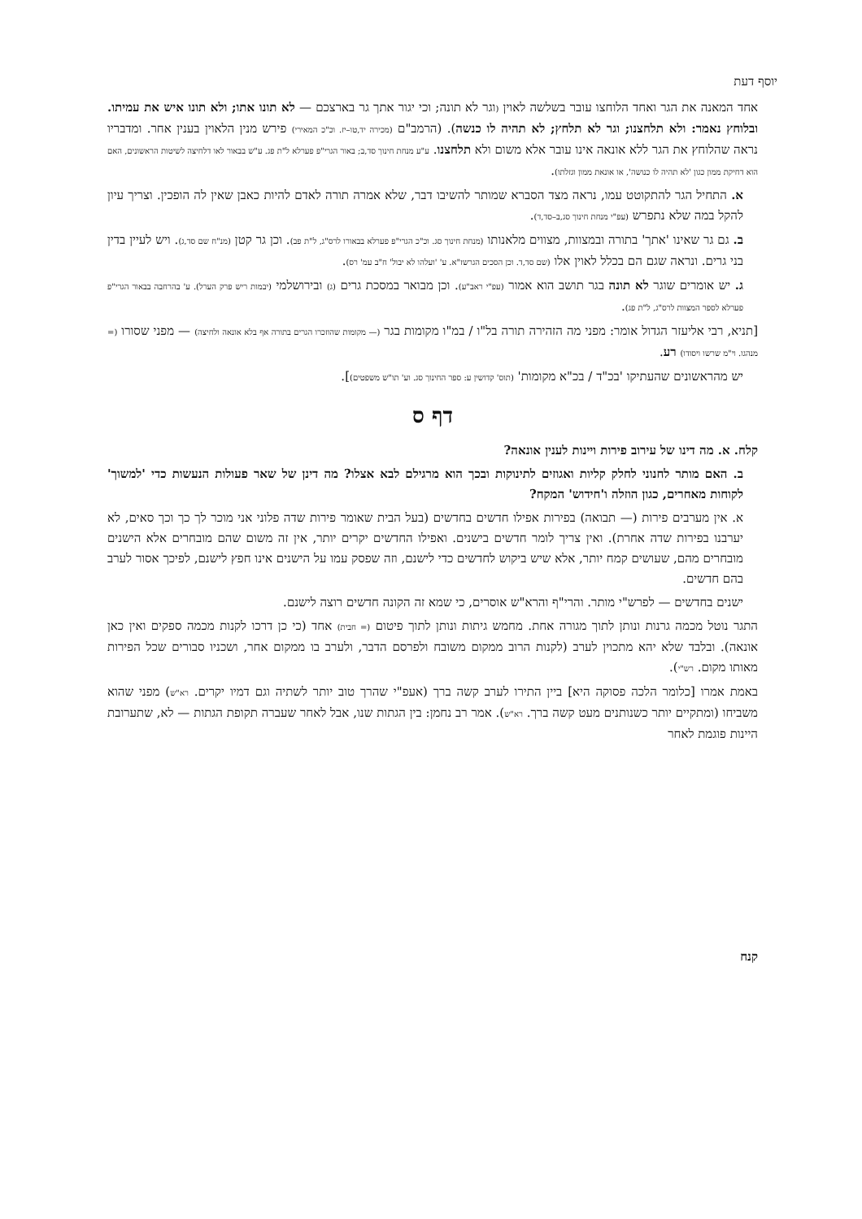יוסף דעת
אחד המאנה את הגר ואחד הלוחצו עובר בשלשה לאוין (וגר לא תונה; וכי יגור אתך גר בארצכם — לא תונו אתו; ולא תונו איש את עמיתו. ובלוחץ נאמר: ולא תלחצנו; וגר לא תלחץ; לא תהיה לו כנשה). (הרמב"ם (מכירה יד,טו–יז. וכ"כ המאירי) פירש מנין הלאוין בענין אחר. ומדבריו נראה שהלוחץ את הגר ללא אונאה אינו עובר אלא משום ולא תלחצנו. ע"ע מנחת חינוך סד,ב; באור הגרי"פ פערלא ל"ת פג. ע"ש בבאור לאו דלחיצה לשיטות הראשונים, האם הוא דחיקת ממון כגון 'לא תהיה לו כנושה', או אונאת ממון וגזלתו).
א. התחיל הגר להתקוטט עמו, נראה מצד הסברא שמותר להשיבו דבר, שלא אמרה תורה לאדם להיות כאבן שאין לה הופכין. וצריך עיון להקל במה שלא נתפרש (עפ"י מנחת חינוך סג,ב–סד,ד).
ב. גם גר שאינו 'אתך' בתורה ובמצוות, מצווים מלאנותו (מנחת חינוך סג. וכ"כ הגרי"פ פערלא בבאורו לרס"ג, ל"ת פב). וכן גר קטן (מנ"ח שם סד,ג). ויש לעיין בדין בני גרים. ונראה שגם הם בכלל לאוין אלו (שם סד,ד. וכן הסכים הגרשז"א. ע' 'ועלהו לא יבול' ח"ב עמ' רס).
ג. יש אומרים שוגר לא תונה בגר תושב הוא אמור (עפ"י ראב"ע). וכן מבואר במסכת גרים (ג) ובירושלמי (יבמות ריש פרק הערל). ע' בהרחבה בבאור הגרי"פ פערלא לספר המצוות לרס"ג, ל"ת פג).
[תניא, רבי אליעזר הגדול אומר: מפני מה הזהירה תורה בל"ו / במ"ו מקומות בגר (— מקומות שהוזכרו הגרים בתורה אף בלא אונאה ולחיצה) — מפני שסורו (= מנהגו. וי"מ שרשו ויסודו) רע.
יש מהראשונים שהעתיקו 'בכ"ד / בכ"א מקומות' (תוס' קדושין ע: ספר החינוך סג. וע' תו"ש משפטים)].
דף ס
קלח. א. מה דינו של עירוב פירות ויינות לענין אונאה?
ב. האם מותר לחנוני לחלק קליות ואגוזים לתינוקות ובכך הוא מרגילם לבא אצלו? מה דינן של שאר פעולות הנעשות כדי 'למשוך' לקוחות מאחרים, כגון הוזלה ו'חידוש' המקח?
א. אין מערבים פירות (— תבואה) בפירות אפילו חדשים בחדשים (בעל הבית שאומר פירות שדה פלוני אני מוכר לך כך וכך סאים, לא יערבנו בפירות שדה אחרת). ואין צריך לומר חדשים בישנים. ואפילו החדשים יקרים יותר, אין זה משום שהם מובחרים אלא הישנים מובחרים מהם, שעושים קמח יותר, אלא שיש ביקוש לחדשים כדי לישנם, וזה שפסק עמו על הישנים אינו חפץ לישנם, לפיכך אסור לערב בהם חדשים.
ישנים בחדשים — לפרש"י מותר. והרי"ף והרא"ש אוסרים, כי שמא זה הקונה חדשים רוצה לישנם.
התגר נוטל מכמה גרנות ונותן לתוך מגורה אחת. מחמש גיתות ונותן לתוך פיטום (= חבית) אחד (כי כן דרכו לקנות מכמה ספקים ואין כאן אונאה). ובלבד שלא יהא מתכוין לערב (לקנות הרוב ממקום משובח ולפרסם הדבר, ולערב בו ממקום אחר, ושכניו סבורים שכל הפירות מאותו מקום. רש"י).
באמת אמרו [כלומר הלכה פסוקה היא] ביין התירו לערב קשה ברך (אעפ"י שהרך טוב יותר לשתיה וגם דמיו יקרים. רא"ש) מפני שהוא משביחו (ומתקיים יותר כשנותנים מעט קשה ברך. רא"ש). אמר רב נחמן: בין הגתות שנו, אבל לאחר שעברה תקופת הגתות — לא, שתערובת היינות פוגמת לאחר
קנח